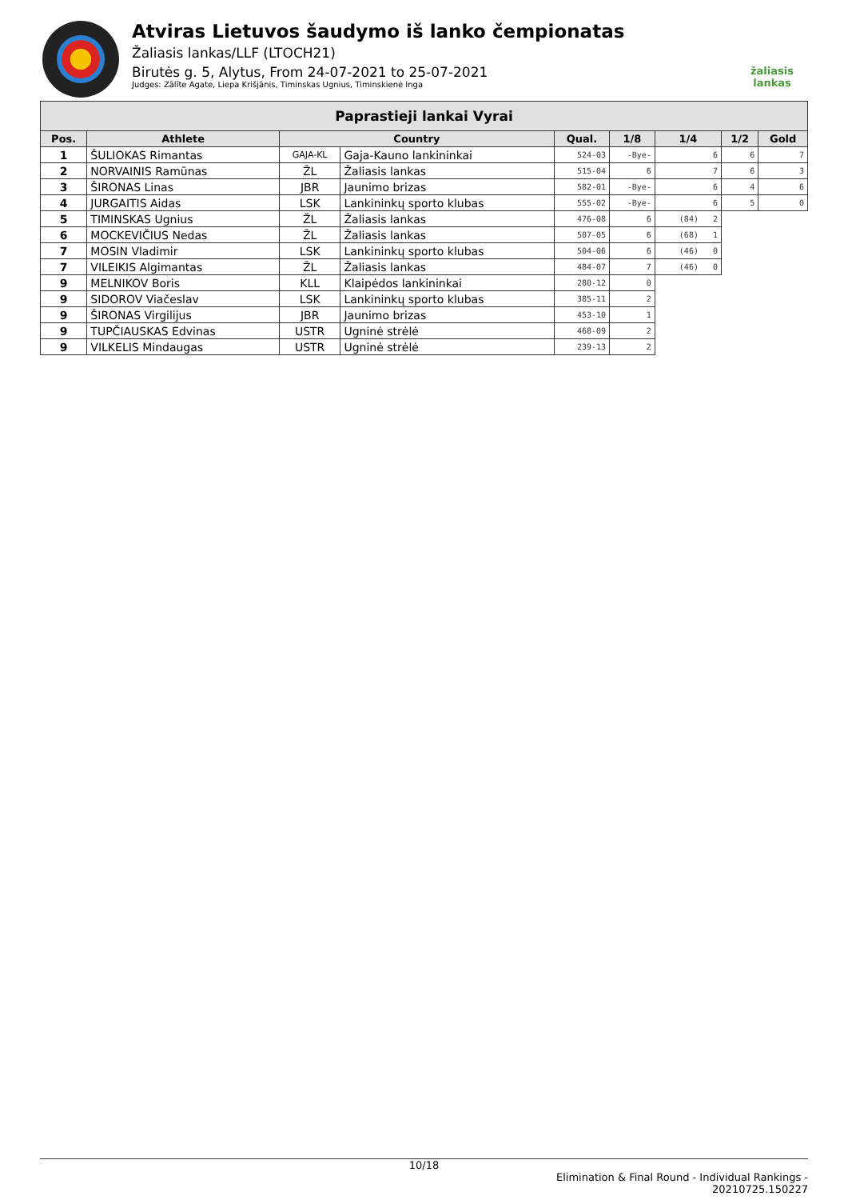Atviras Lietuvos šaudymo iš lanko čempionatas
Žaliasis lankas/LLF (LTOCH21)
Birutės g. 5, Alytus, From 24-07-2021 to 25-07-2021
Judges: Zālīte Agate, Liepa Krišjānis, Timinskas Ugnius, Timinskienė Inga
žaliasis
lankas
| Paprastieji lankai Vyrai | | | | | | | | |
| --- | --- | --- | --- | --- | --- | --- | --- | --- |
| Pos. | Athlete | Country | | Qual. | 1/8 | 1/4 | 1/2 | Gold |
| 1 | ŠULIOKAS Rimantas | GAJA-KL | Gaja-Kauno lankininkai | 524-03 | -Bye- | 6 | 6 | 7 |
| 2 | NORVAINIS Ramūnas | ŽL | Žaliasis lankas | 515-04 | 6 | 7 | 6 | 3 |
| 3 | ŠIRONAS Linas | JBR | Jaunimo brizas | 582-01 | -Bye- | 6 | 4 | 6 |
| 4 | JURGAITIS Aidas | LSK | Lankininkų sporto klubas | 555-02 | -Bye- | 6 | 5 | 0 |
| 5 | TIMINSKAS Ugnius | ŽL | Žaliasis lankas | 476-08 | 6 | (84) 2 | | |
| 6 | MOCKEVIČIUS Nedas | ŽL | Žaliasis lankas | 507-05 | 6 | (68) 1 | | |
| 7 | MOSIN Vladimir | LSK | Lankininkų sporto klubas | 504-06 | 6 | (46) 0 | | |
| 7 | VILEIKIS Algimantas | ŽL | Žaliasis lankas | 484-07 | 7 | (46) 0 | | |
| 9 | MELNIKOV Boris | KLL | Klaipėdos lankininkai | 280-12 | 0 | | | |
| 9 | SIDOROV Viačeslav | LSK | Lankininkų sporto klubas | 385-11 | 2 | | | |
| 9 | ŠIRONAS Virgilijus | JBR | Jaunimo brizas | 453-10 | 1 | | | |
| 9 | TUPČIAUSKAS Edvinas | USTR | Ugninė strėlė | 468-09 | 2 | | | |
| 9 | VILKELIS Mindaugas | USTR | Ugninė strėlė | 239-13 | 2 | | | |
10/18
Elimination & Final Round - Individual Rankings -
20210725.150227